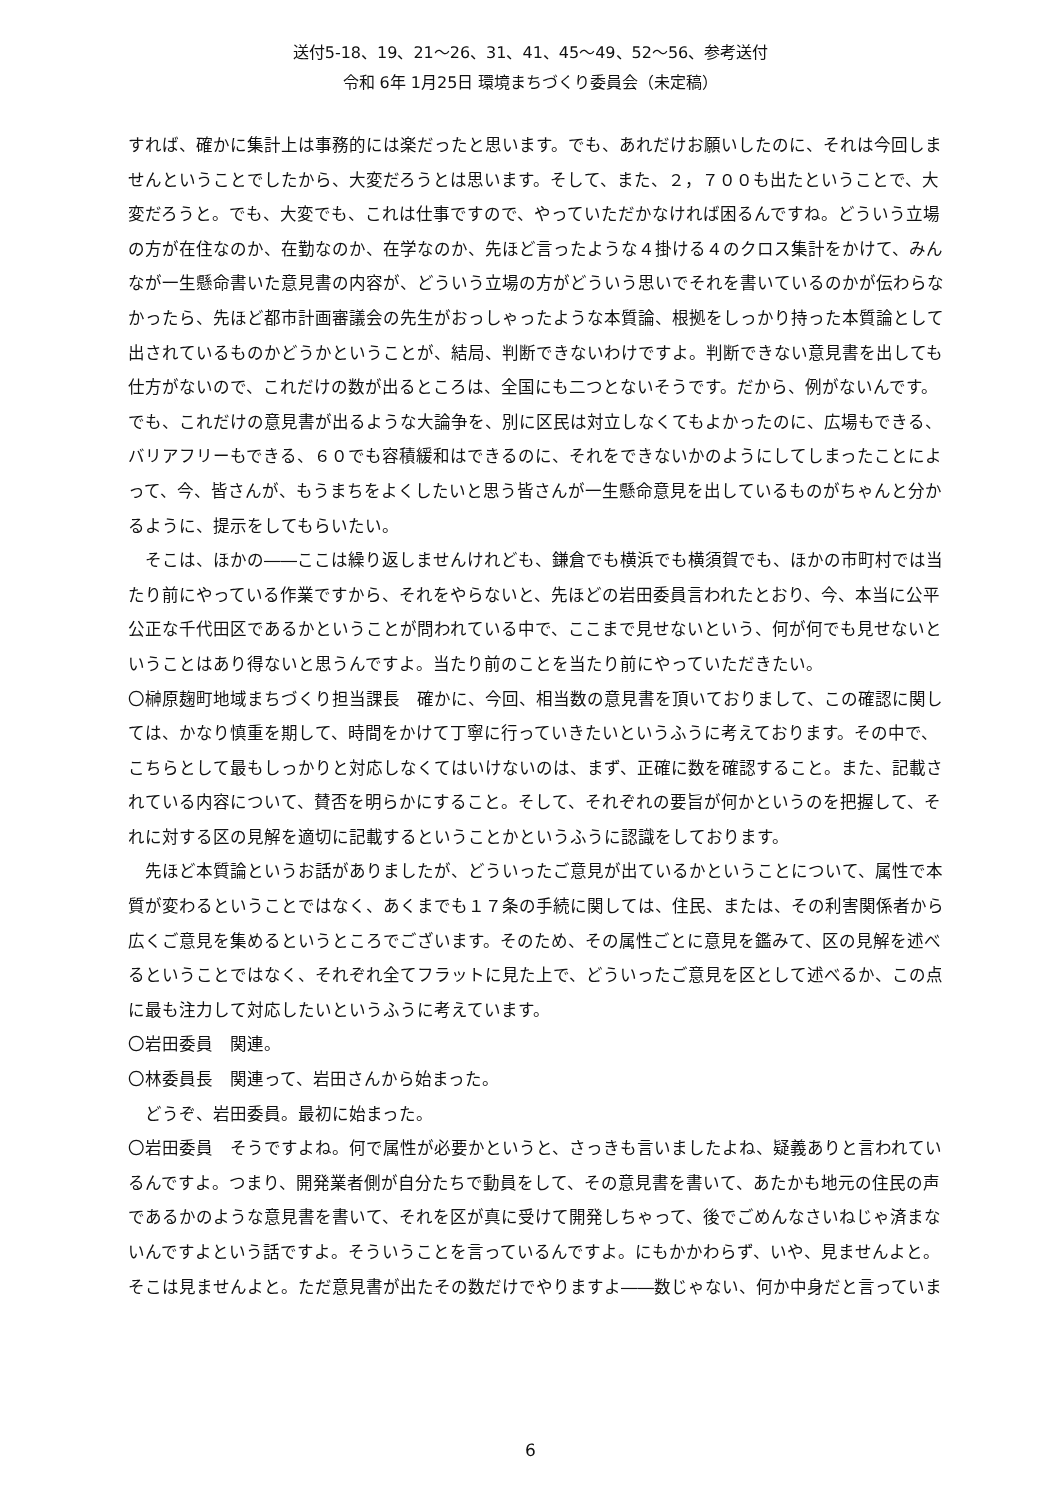送付5-18、19、21～26、31、41、45～49、52～56、参考送付
令和 6年 1月25日 環境まちづくり委員会（未定稿）
すれば、確かに集計上は事務的には楽だったと思います。でも、あれだけお願いしたのに、それは今回しませんということでしたから、大変だろうとは思います。そして、また、２，７００も出たということで、大変だろうと。でも、大変でも、これは仕事ですので、やっていただかなければ困るんですね。どういう立場の方が在住なのか、在勤なのか、在学なのか、先ほど言ったような４掛ける４のクロス集計をかけて、みんなが一生懸命書いた意見書の内容が、どういう立場の方がどういう思いでそれを書いているのかが伝わらなかったら、先ほど都市計画審議会の先生がおっしゃったような本質論、根拠をしっかり持った本質論として出されているものかどうかということが、結局、判断できないわけですよ。判断できない意見書を出しても仕方がないので、これだけの数が出るところは、全国にも二つとないそうです。だから、例がないんです。でも、これだけの意見書が出るような大論争を、別に区民は対立しなくてもよかったのに、広場もできる、バリアフリーもできる、６０でも容積緩和はできるのに、それをできないかのようにしてしまったことによって、今、皆さんが、もうまちをよくしたいと思う皆さんが一生懸命意見を出しているものがちゃんと分かるように、提示をしてもらいたい。
　そこは、ほかの――ここは繰り返しませんけれども、鎌倉でも横浜でも横須賀でも、ほかの市町村では当たり前にやっている作業ですから、それをやらないと、先ほどの岩田委員言われたとおり、今、本当に公平公正な千代田区であるかということが問われている中で、ここまで見せないという、何が何でも見せないということはあり得ないと思うんですよ。当たり前のことを当たり前にやっていただきたい。
〇榊原麹町地域まちづくり担当課長　確かに、今回、相当数の意見書を頂いておりまして、この確認に関しては、かなり慎重を期して、時間をかけて丁寧に行っていきたいというふうに考えております。その中で、こちらとして最もしっかりと対応しなくてはいけないのは、まず、正確に数を確認すること。また、記載されている内容について、賛否を明らかにすること。そして、それぞれの要旨が何かというのを把握して、それに対する区の見解を適切に記載するということかというふうに認識をしております。
　先ほど本質論というお話がありましたが、どういったご意見が出ているかということについて、属性で本質が変わるということではなく、あくまでも１７条の手続に関しては、住民、または、その利害関係者から広くご意見を集めるというところでございます。そのため、その属性ごとに意見を鑑みて、区の見解を述べるということではなく、それぞれ全てフラットに見た上で、どういったご意見を区として述べるか、この点に最も注力して対応したいというふうに考えています。
〇岩田委員　関連。
〇林委員長　関連って、岩田さんから始まった。
　どうぞ、岩田委員。最初に始まった。
〇岩田委員　そうですよね。何で属性が必要かというと、さっきも言いましたよね、疑義ありと言われているんですよ。つまり、開発業者側が自分たちで動員をして、その意見書を書いて、あたかも地元の住民の声であるかのような意見書を書いて、それを区が真に受けて開発しちゃって、後でごめんなさいねじゃ済まないんですよという話ですよ。そういうことを言っているんですよ。にもかかわらず、いや、見ませんよと。そこは見ませんよと。ただ意見書が出たその数だけでやりますよ――数じゃない、何か中身だと言っていま
6